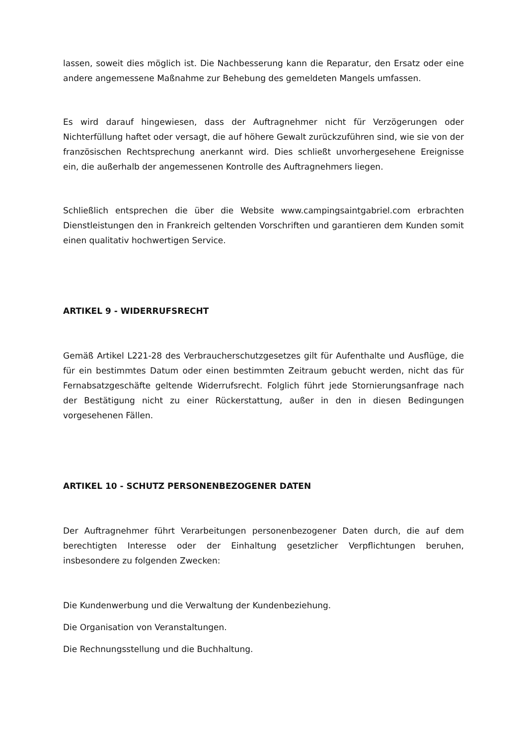lassen, soweit dies möglich ist. Die Nachbesserung kann die Reparatur, den Ersatz oder eine andere angemessene Maßnahme zur Behebung des gemeldeten Mangels umfassen.
Es wird darauf hingewiesen, dass der Auftragnehmer nicht für Verzögerungen oder Nichterfüllung haftet oder versagt, die auf höhere Gewalt zurückzuführen sind, wie sie von der französischen Rechtsprechung anerkannt wird. Dies schließt unvorhergesehene Ereignisse ein, die außerhalb der angemessenen Kontrolle des Auftragnehmers liegen.
Schließlich entsprechen die über die Website www.campingsaintgabriel.com erbrachten Dienstleistungen den in Frankreich geltenden Vorschriften und garantieren dem Kunden somit einen qualitativ hochwertigen Service.
ARTIKEL 9 - WIDERRUFSRECHT
Gemäß Artikel L221-28 des Verbraucherschutzgesetzes gilt für Aufenthalte und Ausflüge, die für ein bestimmtes Datum oder einen bestimmten Zeitraum gebucht werden, nicht das für Fernabsatzgeschäfte geltende Widerrufsrecht. Folglich führt jede Stornierungsanfrage nach der Bestätigung nicht zu einer Rückerstattung, außer in den in diesen Bedingungen vorgesehenen Fällen.
ARTIKEL 10 - SCHUTZ PERSONENBEZOGENER DATEN
Der Auftragnehmer führt Verarbeitungen personenbezogener Daten durch, die auf dem berechtigten Interesse oder der Einhaltung gesetzlicher Verpflichtungen beruhen, insbesondere zu folgenden Zwecken:
Die Kundenwerbung und die Verwaltung der Kundenbeziehung.
Die Organisation von Veranstaltungen.
Die Rechnungsstellung und die Buchhaltung.